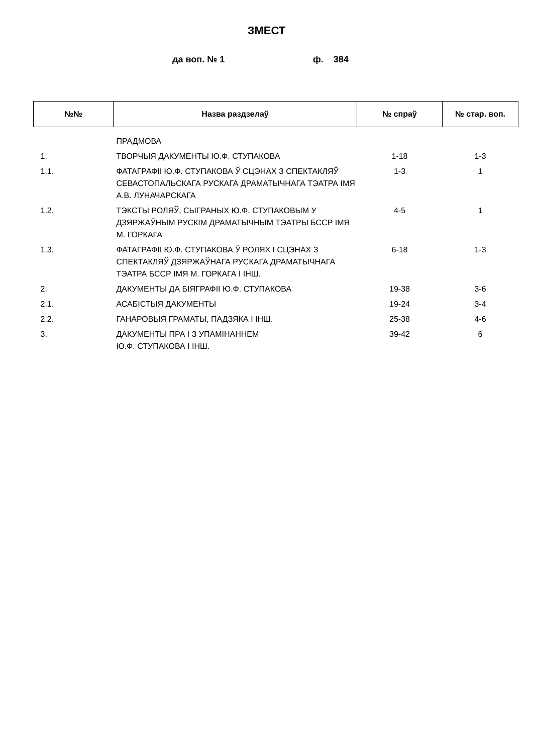ЗМЕСТ
да воп. № 1 ф. 384
| №№ | Назва раздзелаў | № спраў | № стар. воп. |
| --- | --- | --- | --- |
| | ПРАДМОВА | | |
| 1. | ТВОРЧЫЯ ДАКУМЕНТЫ Ю.Ф. СТУПАКОВА | 1-18 | 1-3 |
| 1.1. | ФАТАГРАФІІ Ю.Ф. СТУПАКОВА Ў СЦЭНАХ З СПЕКТАКЛЯЎ СЕВАСТОПАЛЬСКАГА РУСКАГА ДРАМАТЫЧНАГА ТЭАТРА ІМЯ А.В. ЛУНАЧАРСКАГА | 1-3 | 1 |
| 1.2. | ТЭКСТЫ РОЛЯЎ, СЫГРАНЫХ Ю.Ф. СТУПАКОВЫМ У ДЗЯРЖАЎНЫМ РУСКІМ ДРАМАТЫЧНЫМ ТЭАТРЫ БССР ІМЯ М. ГОРКАГА | 4-5 | 1 |
| 1.3. | ФАТАГРАФІІ Ю.Ф. СТУПАКОВА Ў РОЛЯХ І СЦЭНАХ З СПЕКТАКЛЯЎ ДЗЯРЖАЎНАГА РУСКАГА ДРАМАТЫЧНАГА ТЭАТРА БССР ІМЯ М. ГОРКАГА І ІНШ. | 6-18 | 1-3 |
| 2. | ДАКУМЕНТЫ ДА БІЯГРАФІІ Ю.Ф. СТУПАКОВА | 19-38 | 3-6 |
| 2.1. | АСАБІСТЫЯ ДАКУМЕНТЫ | 19-24 | 3-4 |
| 2.2. | ГАНАРОВЫЯ ГРАМАТЫ, ПАДЗЯКА І ІНШ. | 25-38 | 4-6 |
| 3. | ДАКУМЕНТЫ ПРА І З УПАМІНАННЕМ Ю.Ф. СТУПАКОВА І ІНШ. | 39-42 | 6 |